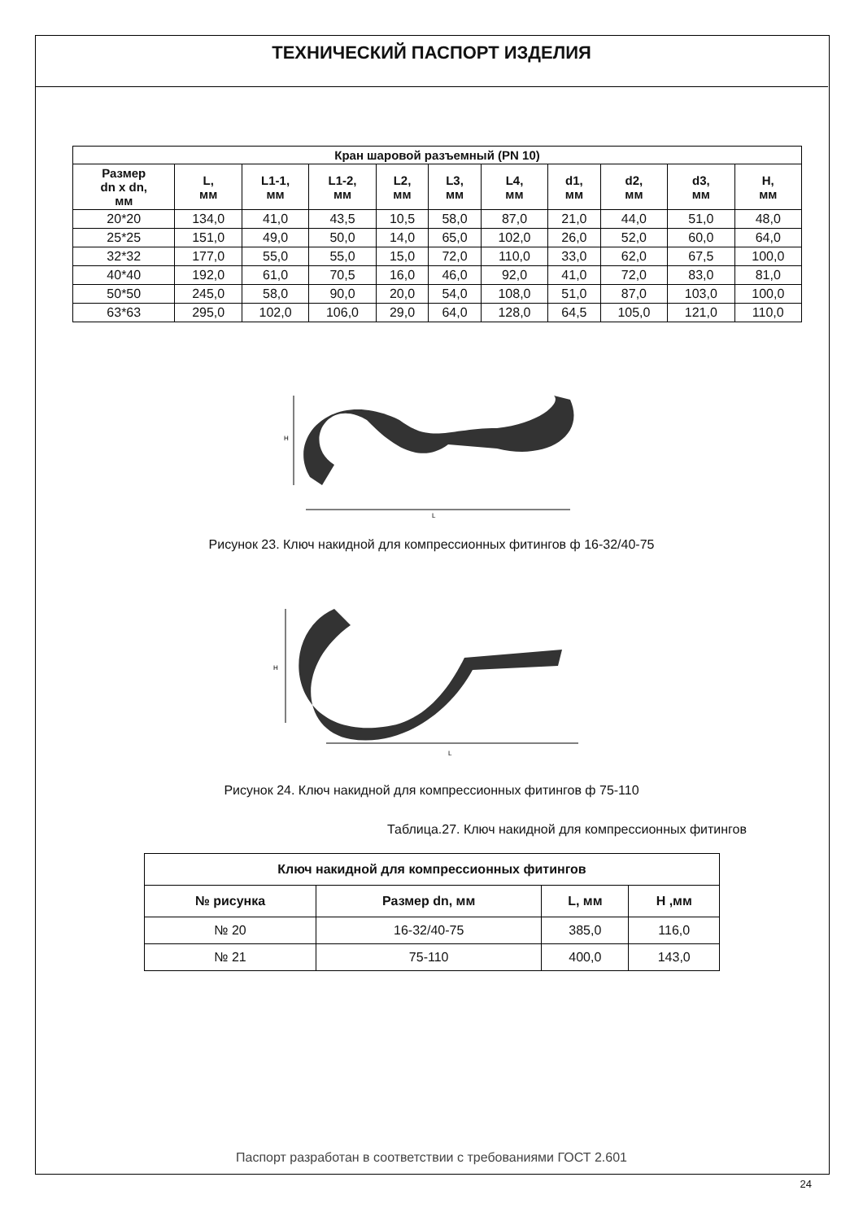ТЕХНИЧЕСКИЙ ПАСПОРТ ИЗДЕЛИЯ
| Кран шаровой разъемный (PN 10) | | | | | | | | | | |
| --- | --- | --- | --- | --- | --- | --- | --- | --- | --- | --- |
| Размер dn x dn, мм | L, мм | L1-1, мм | L1-2, мм | L2, мм | L3, мм | L4, мм | d1, мм | d2, мм | d3, мм | H, мм |
| 20*20 | 134,0 | 41,0 | 43,5 | 10,5 | 58,0 | 87,0 | 21,0 | 44,0 | 51,0 | 48,0 |
| 25*25 | 151,0 | 49,0 | 50,0 | 14,0 | 65,0 | 102,0 | 26,0 | 52,0 | 60,0 | 64,0 |
| 32*32 | 177,0 | 55,0 | 55,0 | 15,0 | 72,0 | 110,0 | 33,0 | 62,0 | 67,5 | 100,0 |
| 40*40 | 192,0 | 61,0 | 70,5 | 16,0 | 46,0 | 92,0 | 41,0 | 72,0 | 83,0 | 81,0 |
| 50*50 | 245,0 | 58,0 | 90,0 | 20,0 | 54,0 | 108,0 | 51,0 | 87,0 | 103,0 | 100,0 |
| 63*63 | 295,0 | 102,0 | 106,0 | 29,0 | 64,0 | 128,0 | 64,5 | 105,0 | 121,0 | 110,0 |
L
H
Рисунок 23. Ключ накидной для компрессионных фитингов ф 16-32/40-75
L
H
Рисунок 24. Ключ накидной для компрессионных фитингов ф 75-110
Таблица.27. Ключ накидной для компрессионных фитингов
| Ключ накидной для компрессионных фитингов | | | |
| --- | --- | --- | --- |
| № рисунка | Размер dn, мм | L, мм | H ,мм |
| № 20 | 16-32/40-75 | 385,0 | 116,0 |
| № 21 | 75-110 | 400,0 | 143,0 |
Паспорт разработан в соответствии с требованиями ГОСТ 2.601
24